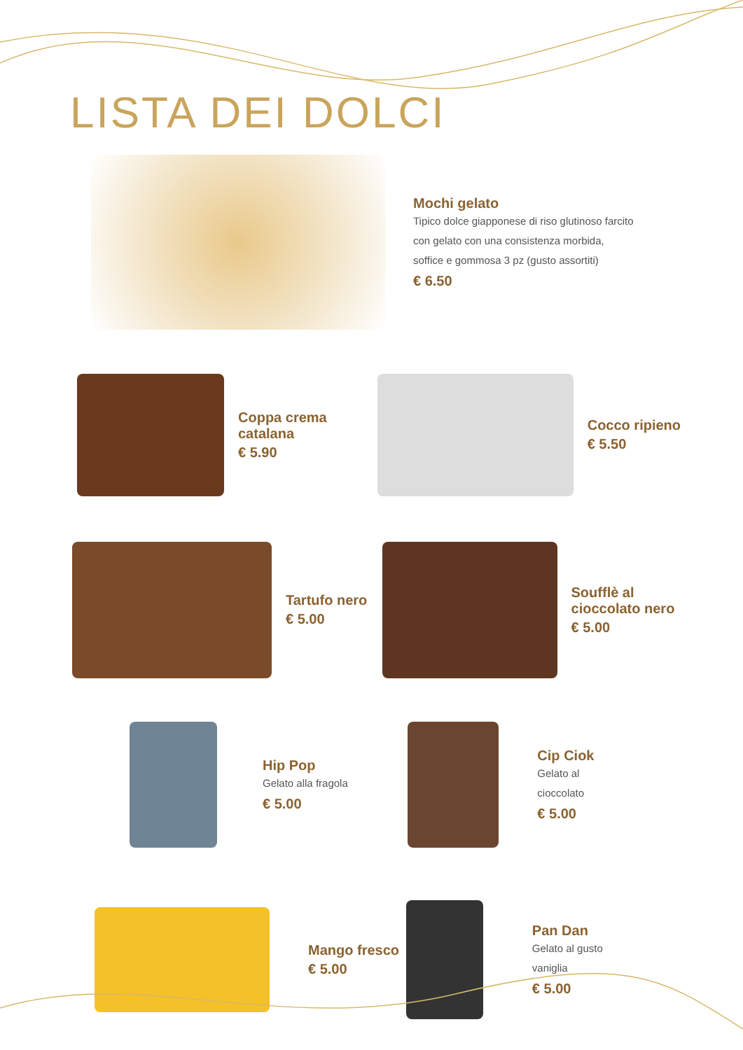LISTA DEI DOLCI
Mochi gelato
Tipico dolce giapponese di riso glutinoso farcito
con gelato con una consistenza morbida,
soffice e gommosa 3 pz (gusto assortiti)
€ 6.50
Coppa crema
catalana
€ 5.90
Cocco ripieno
€ 5.50
Tartufo nero
€ 5.00
Soufflè al
cioccolato nero
€ 5.00
Hip Pop
Gelato alla fragola
€ 5.00
Cip Ciok
Gelato al
cioccolato
€ 5.00
Mango fresco
€ 5.00
Pan Dan
Gelato al gusto
vaniglia
€ 5.00